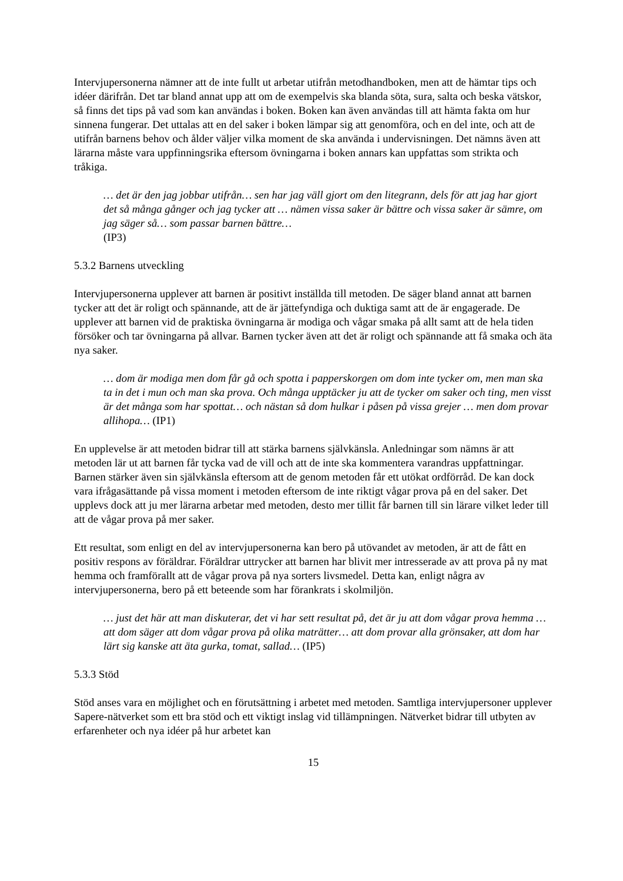Intervjupersonerna nämner att de inte fullt ut arbetar utifrån metodhandboken, men att de hämtar tips och idéer därifrån. Det tar bland annat upp att om de exempelvis ska blanda söta, sura, salta och beska vätskor, så finns det tips på vad som kan användas i boken. Boken kan även användas till att hämta fakta om hur sinnena fungerar. Det uttalas att en del saker i boken lämpar sig att genomföra, och en del inte, och att de utifrån barnens behov och ålder väljer vilka moment de ska använda i undervisningen. Det nämns även att lärarna måste vara uppfinningsrika eftersom övningarna i boken annars kan uppfattas som strikta och tråkiga.
… det är den jag jobbar utifrån… sen har jag väll gjort om den litegrann, dels för att jag har gjort det så många gånger och jag tycker att … nämen vissa saker är bättre och vissa saker är sämre, om jag säger så… som passar barnen bättre…
(IP3)
5.3.2 Barnens utveckling
Intervjupersonerna upplever att barnen är positivt inställda till metoden. De säger bland annat att barnen tycker att det är roligt och spännande, att de är jättefyndiga och duktiga samt att de är engagerade. De upplever att barnen vid de praktiska övningarna är modiga och vågar smaka på allt samt att de hela tiden försöker och tar övningarna på allvar. Barnen tycker även att det är roligt och spännande att få smaka och äta nya saker.
… dom är modiga men dom får gå och spotta i papperskorgen om dom inte tycker om, men man ska ta in det i mun och man ska prova. Och många upptäcker ju att de tycker om saker och ting, men visst är det många som har spottat… och nästan så dom hulkar i påsen på vissa grejer … men dom provar allihopa… (IP1)
En upplevelse är att metoden bidrar till att stärka barnens självkänsla. Anledningar som nämns är att metoden lär ut att barnen får tycka vad de vill och att de inte ska kommentera varandras uppfattningar. Barnen stärker även sin självkänsla eftersom att de genom metoden får ett utökat ordförråd. De kan dock vara ifrågasättande på vissa moment i metoden eftersom de inte riktigt vågar prova på en del saker. Det upplevs dock att ju mer lärarna arbetar med metoden, desto mer tillit får barnen till sin lärare vilket leder till att de vågar prova på mer saker.
Ett resultat, som enligt en del av intervjupersonerna kan bero på utövandet av metoden, är att de fått en positiv respons av föräldrar. Föräldrar uttrycker att barnen har blivit mer intresserade av att prova på ny mat hemma och framförallt att de vågar prova på nya sorters livsmedel. Detta kan, enligt några av intervjupersonerna, bero på ett beteende som har förankrats i skolmiljön.
… just det här att man diskuterar, det vi har sett resultat på, det är ju att dom vågar prova hemma … att dom säger att dom vågar prova på olika maträtter… att dom provar alla grönsaker, att dom har lärt sig kanske att äta gurka, tomat, sallad… (IP5)
5.3.3 Stöd
Stöd anses vara en möjlighet och en förutsättning i arbetet med metoden. Samtliga intervjupersoner upplever Sapere-nätverket som ett bra stöd och ett viktigt inslag vid tillämpningen. Nätverket bidrar till utbyten av erfarenheter och nya idéer på hur arbetet kan
15